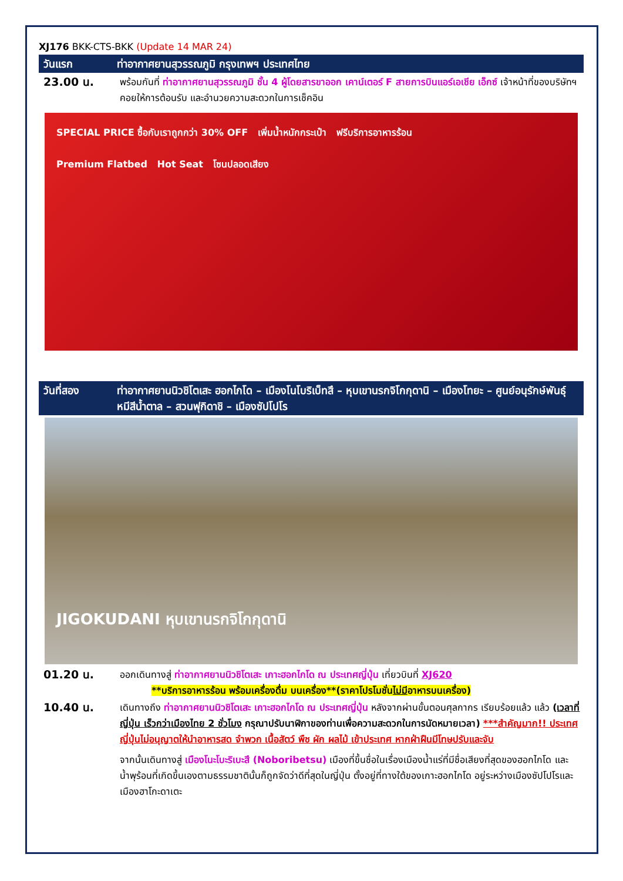XJ176 BKK-CTS-BKK (Update 14 MAR 24)
วันแรก ท่าอากาศยานสุวรรณภูมิ กรุงเทพฯ ประเทศไทย
23.00 น. พร้อมกันที่ ท่าอากาศยานสุวรรณภูมิ ชั้น 4 ผู้โดยสารขาออก เคาน์เตอร์ F สายการบินแอร์เอเชีย เอ็กซ์ เจ้าหน้าที่ของบริษัทฯ คอยให้การต้อนรับ และอำนวยความสะดวกในการเช็คอิน
SPECIAL PRICE ซื้อกับเราถูกกว่า 30% OFF เพิ่มน้ำหนักกระเป๋า ฟรีบริการอาหารร้อน
Premium Flatbed Hot Seat โซนปลอดเสียง
วันที่สอง ท่าอากาศยานนิวชิโตเสะ ฮอกไกโด – เมืองโนโบริเบ็ทสึ – หุบเขานรกจิโกกุดานิ – เมืองโทยะ – ศูนย์อนุรักษ์พันธุ์หมีสีน้ำตาล – สวนฟุกิดาชิ – เมืองซัปโปโร
JIGOKUDANI หุบเขานรกจิโกกุดานิ
01.20 น. ออกเดินทางสู่ ท่าอากาศยานนิวชิโตเสะ เกาะฮอกไกโด ณ ประเทศญี่ปุ่น เที่ยวบินที่ XJ620
**บริการอาหารร้อน พร้อมเครื่องดื่ม บนเครื่อง**(ราคาโปรโมชั่นไม่มีอาหารบนเครื่อง)
10.40 น. เดินทางถึง ท่าอากาศยานนิวชิโตเสะ เกาะฮอกไกโด ณ ประเทศญี่ปุ่น หลังจากผ่านขั้นตอนศุลกากร เรียบร้อยแล้ว แล้ว (เวลาที่ญี่ปุ่น เร็วกว่าเมืองไทย 2 ชั่วโมง กรุณาปรับนาฬิกาของท่านเพื่อความสะดวกในการนัดหมายเวลา) ***สำคัญมาก!! ประเทศญี่ปุ่นไม่อนุญาตให้นำอาหารสด จำพวก เนื้อสัตว์ พืช ผัก ผลไม้ เข้าประเทศ หากฝ่าฝืนมีโทษปรับและจับ
จากนั้นเดินทางสู่ เมืองโนะโบะริเบะสึ (Noboribetsu) เมืองที่ขึ้นชื่อในเรื่องเมืองน้ำแร่ที่มีชื่อเสียงที่สุดของฮอกไกโด และน้ำพุร้อนที่เกิดขึ้นเองตามธรรมชาตินั้นก็ถูกจัดว่าดีที่สุดในญี่ปุ่น ตั้งอยู่ที่ทางใต้ของเกาะฮอกไกโด อยู่ระหว่างเมืองซัปโปโรและเมืองฮาโกะดาเตะ